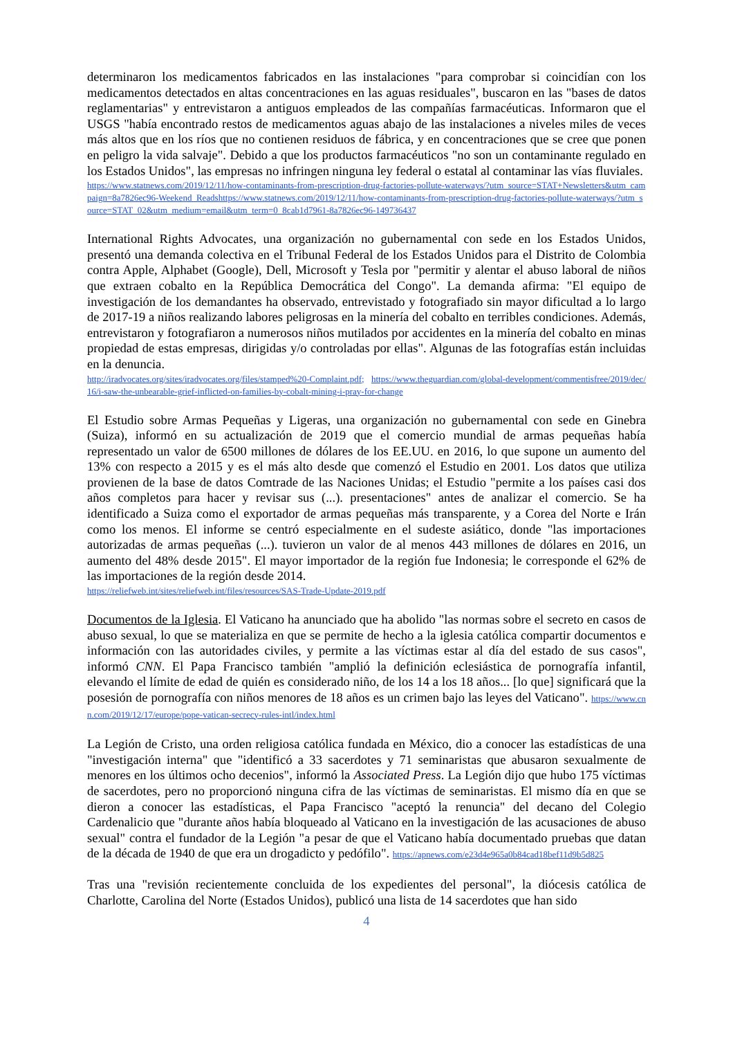determinaron los medicamentos fabricados en las instalaciones "para comprobar si coincidían con los medicamentos detectados en altas concentraciones en las aguas residuales", buscaron en las "bases de datos reglamentarias" y entrevistaron a antiguos empleados de las compañías farmacéuticas. Informaron que el USGS "había encontrado restos de medicamentos aguas abajo de las instalaciones a niveles miles de veces más altos que en los ríos que no contienen residuos de fábrica, y en concentraciones que se cree que ponen en peligro la vida salvaje". Debido a que los productos farmacéuticos "no son un contaminante regulado en los Estados Unidos", las empresas no infringen ninguna ley federal o estatal al contaminar las vías fluviales.
https://www.statnews.com/2019/12/11/how-contaminants-from-prescription-drug-factories-pollute-waterways/?utm_source=STAT+Newsletters&utm_campaign=8a7826ec96-Weekend_Readshttps://www.statnews.com/2019/12/11/how-contaminants-from-prescription-drug-factories-pollute-waterways/?utm_source=STAT_02&utm_medium=email&utm_term=0_8cab1d7961-8a7826ec96-149736437
International Rights Advocates, una organización no gubernamental con sede en los Estados Unidos, presentó una demanda colectiva en el Tribunal Federal de los Estados Unidos para el Distrito de Colombia contra Apple, Alphabet (Google), Dell, Microsoft y Tesla por "permitir y alentar el abuso laboral de niños que extraen cobalto en la República Democrática del Congo". La demanda afirma: "El equipo de investigación de los demandantes ha observado, entrevistado y fotografiado sin mayor dificultad a lo largo de 2017-19 a niños realizando labores peligrosas en la minería del cobalto en terribles condiciones. Además, entrevistaron y fotografiaron a numerosos niños mutilados por accidentes en la minería del cobalto en minas propiedad de estas empresas, dirigidas y/o controladas por ellas". Algunas de las fotografías están incluidas en la denuncia.
http://iradvocates.org/sites/iradvocates.org/files/stamped%20-Complaint.pdf; https://www.theguardian.com/global-development/commentisfree/2019/dec/16/i-saw-the-unbearable-grief-inflicted-on-families-by-cobalt-mining-i-pray-for-change
El Estudio sobre Armas Pequeñas y Ligeras, una organización no gubernamental con sede en Ginebra (Suiza), informó en su actualización de 2019 que el comercio mundial de armas pequeñas había representado un valor de 6500 millones de dólares de los EE.UU. en 2016, lo que supone un aumento del 13% con respecto a 2015 y es el más alto desde que comenzó el Estudio en 2001. Los datos que utiliza provienen de la base de datos Comtrade de las Naciones Unidas; el Estudio "permite a los países casi dos años completos para hacer y revisar sus (...). presentaciones" antes de analizar el comercio. Se ha identificado a Suiza como el exportador de armas pequeñas más transparente, y a Corea del Norte e Irán como los menos. El informe se centró especialmente en el sudeste asiático, donde "las importaciones autorizadas de armas pequeñas (...). tuvieron un valor de al menos 443 millones de dólares en 2016, un aumento del 48% desde 2015". El mayor importador de la región fue Indonesia; le corresponde el 62% de las importaciones de la región desde 2014.
https://reliefweb.int/sites/reliefweb.int/files/resources/SAS-Trade-Update-2019.pdf
Documentos de la Iglesia. El Vaticano ha anunciado que ha abolido "las normas sobre el secreto en casos de abuso sexual, lo que se materializa en que se permite de hecho a la iglesia católica compartir documentos e información con las autoridades civiles, y permite a las víctimas estar al día del estado de sus casos", informó CNN. El Papa Francisco también "amplió la definición eclesiástica de pornografía infantil, elevando el límite de edad de quién es considerado niño, de los 14 a los 18 años... [lo que] significará que la posesión de pornografía con niños menores de 18 años es un crimen bajo las leyes del Vaticano". https://www.cnn.com/2019/12/17/europe/pope-vatican-secrecy-rules-intl/index.html
La Legión de Cristo, una orden religiosa católica fundada en México, dio a conocer las estadísticas de una "investigación interna" que "identificó a 33 sacerdotes y 71 seminaristas que abusaron sexualmente de menores en los últimos ocho decenios", informó la Associated Press. La Legión dijo que hubo 175 víctimas de sacerdotes, pero no proporcionó ninguna cifra de las víctimas de seminaristas. El mismo día en que se dieron a conocer las estadísticas, el Papa Francisco "aceptó la renuncia" del decano del Colegio Cardenalicio que "durante años había bloqueado al Vaticano en la investigación de las acusaciones de abuso sexual" contra el fundador de la Legión "a pesar de que el Vaticano había documentado pruebas que datan de la década de 1940 de que era un drogadicto y pedófilo". https://apnews.com/e23d4e965a0b84cad18bef11d9b5d825
Tras una "revisión recientemente concluida de los expedientes del personal", la diócesis católica de Charlotte, Carolina del Norte (Estados Unidos), publicó una lista de 14 sacerdotes que han sido
4